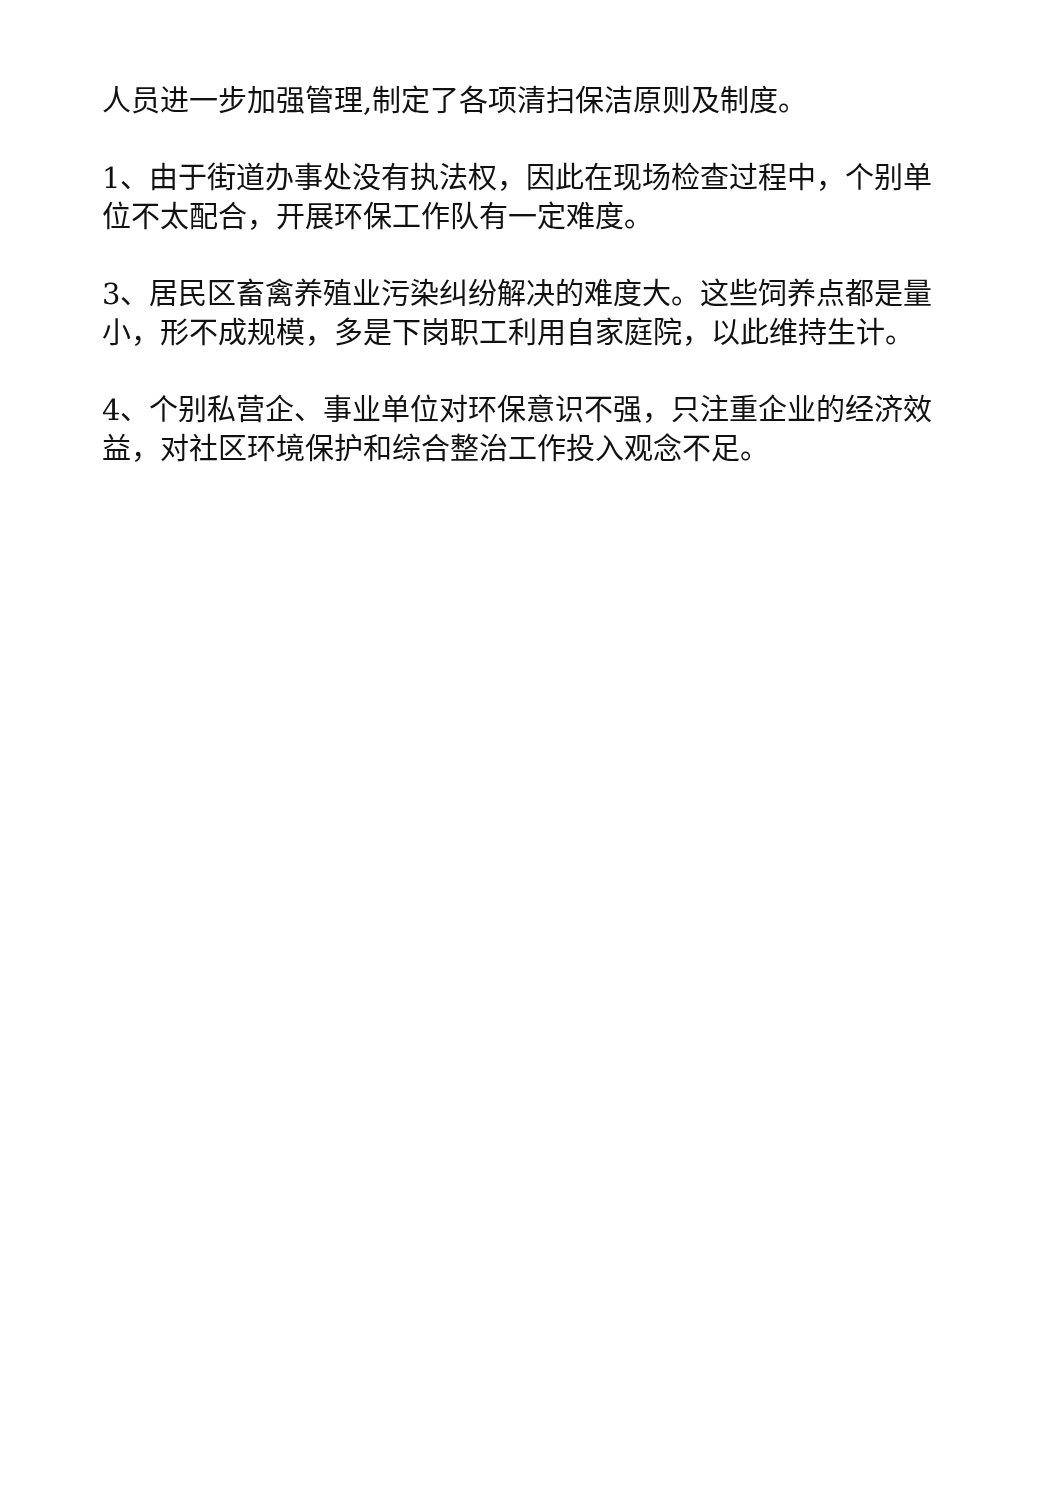人员进一步加强管理,制定了各项清扫保洁原则及制度。
1、由于街道办事处没有执法权，因此在现场检查过程中，个别单位不太配合，开展环保工作队有一定难度。
3、居民区畜禽养殖业污染纠纷解决的难度大。这些饲养点都是量小，形不成规模，多是下岗职工利用自家庭院，以此维持生计。
4、个别私营企、事业单位对环保意识不强，只注重企业的经济效益，对社区环境保护和综合整治工作投入观念不足。